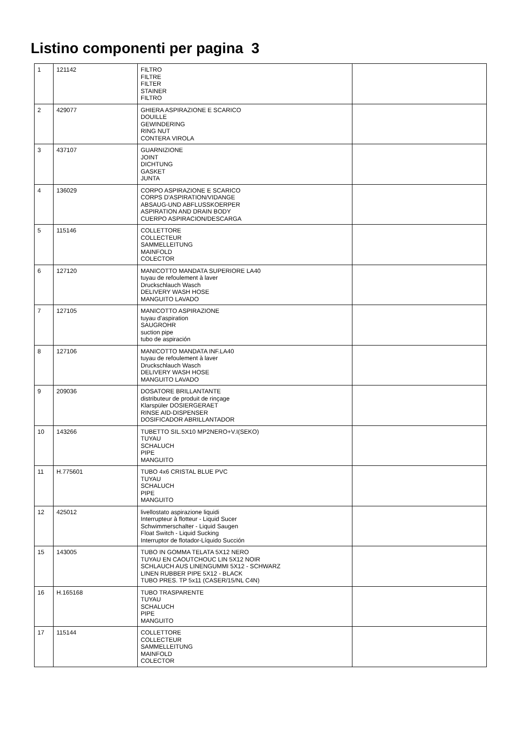Listino componenti per pagina 3
| 1 | 121142 | FILTRO FILTRE FILTER STAINER FILTRO | |
| 2 | 429077 | GHIERA ASPIRAZIONE E SCARICO DOUILLE GEWINDERING RING NUT CONTERA VIROLA | |
| 3 | 437107 | GUARNIZIONE JOINT DICHTUNG GASKET JUNTA | |
| 4 | 136029 | CORPO ASPIRAZIONE E SCARICO CORPS D'ASPIRATION/VIDANGE ABSAUG-UND ABFLUSSKOERPER ASPIRATION AND DRAIN BODY CUERPO ASPIRACION/DESCARGA | |
| 5 | 115146 | COLLETTORE COLLECTEUR SAMMELLEITUNG MAINFOLD COLECTOR | |
| 6 | 127120 | MANICOTTO MANDATA SUPERIORE LA40 tuyau de refoulement à laver Druckschlauch Wasch DELIVERY WASH HOSE MANGUITO LAVADO | |
| 7 | 127105 | MANICOTTO ASPIRAZIONE tuyau d'aspiration SAUGROHR suction pipe tubo de aspiración | |
| 8 | 127106 | MANICOTTO MANDATA INF.LA40 tuyau de refoulement à laver Druckschlauch Wasch DELIVERY WASH HOSE MANGUITO LAVADO | |
| 9 | 209036 | DOSATORE BRILLANTANTE distributeur de produit de rinçage Klarspüler DOSIERGERAET RINSE AID-DISPENSER DOSIFICADOR ABRILLANTADOR | |
| 10 | 143266 | TUBETTO SIL.5X10 MP2NERO+V.I(SEKO) TUYAU SCHALUCH PIPE MANGUITO | |
| 11 | H.775601 | TUBO 4x6 CRISTAL BLUE PVC TUYAU SCHALUCH PIPE MANGUITO | |
| 12 | 425012 | livellostato aspirazione liquidi Interrupteur à flotteur - Liquid Sucer Schwimmerschalter - Liquid Saugen Float Switch - Liquid Sucking Interruptor de flotador-Líquido Succión | |
| 15 | 143005 | TUBO IN GOMMA TELATA 5X12 NERO TUYAU EN CAOUTCHOUC LIN 5X12 NOIR SCHLAUCH AUS LINENGUMMI 5X12 - SCHWARZ LINEN RUBBER PIPE 5X12 - BLACK TUBO PRES. TP 5x11 (CASER/15/NL C4N) | |
| 16 | H.165168 | TUBO TRASPARENTE TUYAU SCHALUCH PIPE MANGUITO | |
| 17 | 115144 | COLLETTORE COLLECTEUR SAMMELLEITUNG MAINFOLD COLECTOR | |